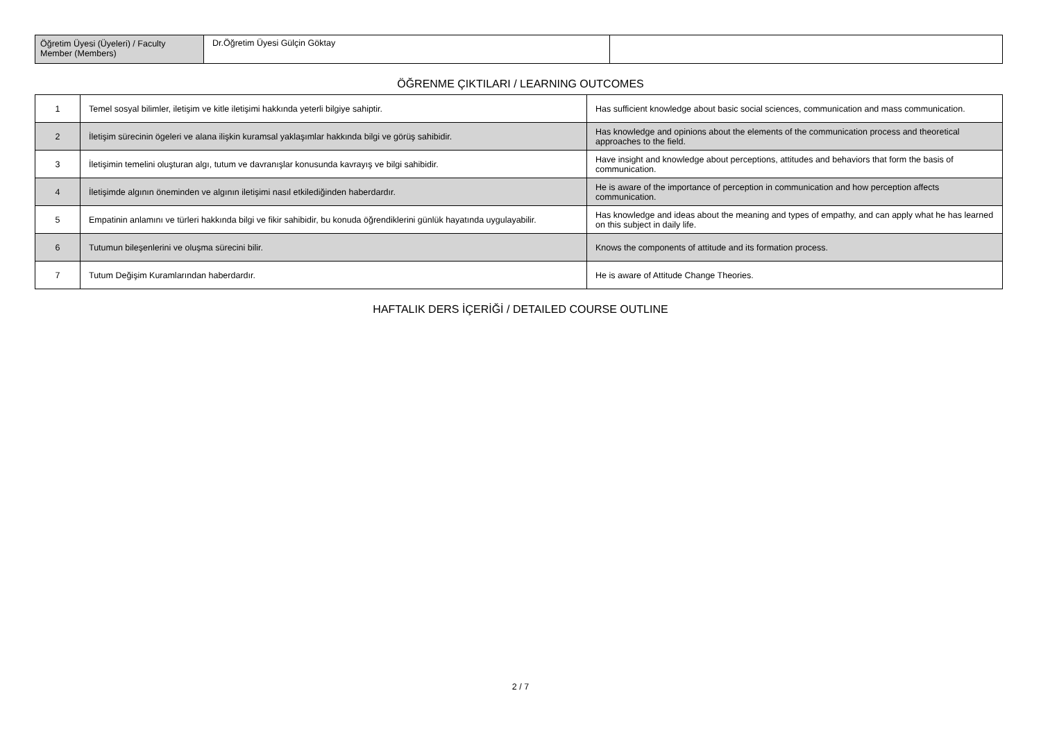| Öğretim Üyesi (Üyeleri) / Faculty Member (Members) | Dr.Öğretim Üyesi Gülçin Göktay | |
ÖĞRENME ÇIKTILARI / LEARNING OUTCOMES
| 1 | Temel sosyal bilimler, iletişim ve kitle iletişimi hakkında yeterli bilgiye sahiptir. | Has sufficient knowledge about basic social sciences, communication and mass communication. |
| 2 | İletişim sürecinin ögeleri ve alana ilişkin kuramsal yaklaşımlar hakkında bilgi ve görüş sahibidir. | Has knowledge and opinions about the elements of the communication process and theoretical approaches to the field. |
| 3 | İletişimin temelini oluşturan algı, tutum ve davranışlar konusunda kavrayış ve bilgi sahibidir. | Have insight and knowledge about perceptions, attitudes and behaviors that form the basis of communication. |
| 4 | İletişimde algının öneminden ve algının iletişimi nasıl etkilediğinden haberdardır. | He is aware of the importance of perception in communication and how perception affects communication. |
| 5 | Empatinin anlamını ve türleri hakkında bilgi ve fikir sahibidir, bu konuda öğrendiklerini günlük hayatında uygulayabilir. | Has knowledge and ideas about the meaning and types of empathy, and can apply what he has learned on this subject in daily life. |
| 6 | Tutumun bileşenlerini ve oluşma sürecini bilir. | Knows the components of attitude and its formation process. |
| 7 | Tutum Değişim Kuramlarından haberdardır. | He is aware of Attitude Change Theories. |
HAFTALIK DERS İÇERİĞİ / DETAILED COURSE OUTLINE
2 / 7